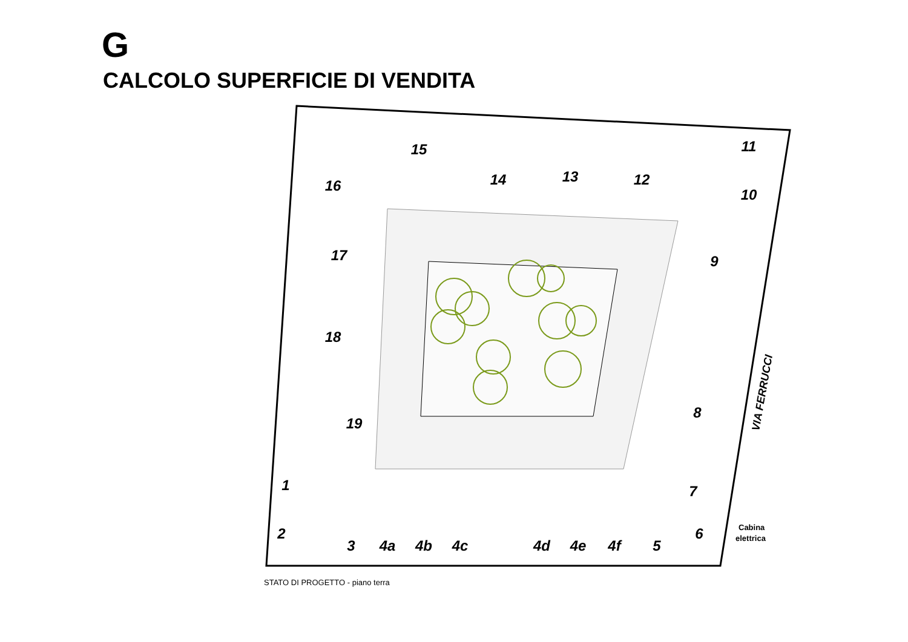G
CALCOLO SUPERFICIE DI VENDITA
16
15
14
13
12
11
10
9
17
18
19
8
7
6
1
2
3
4a
4b
4c
4d
4e
4f
5
VIA FERRUCCI
Cabina
elettrica
STATO DI PROGETTO - piano terra